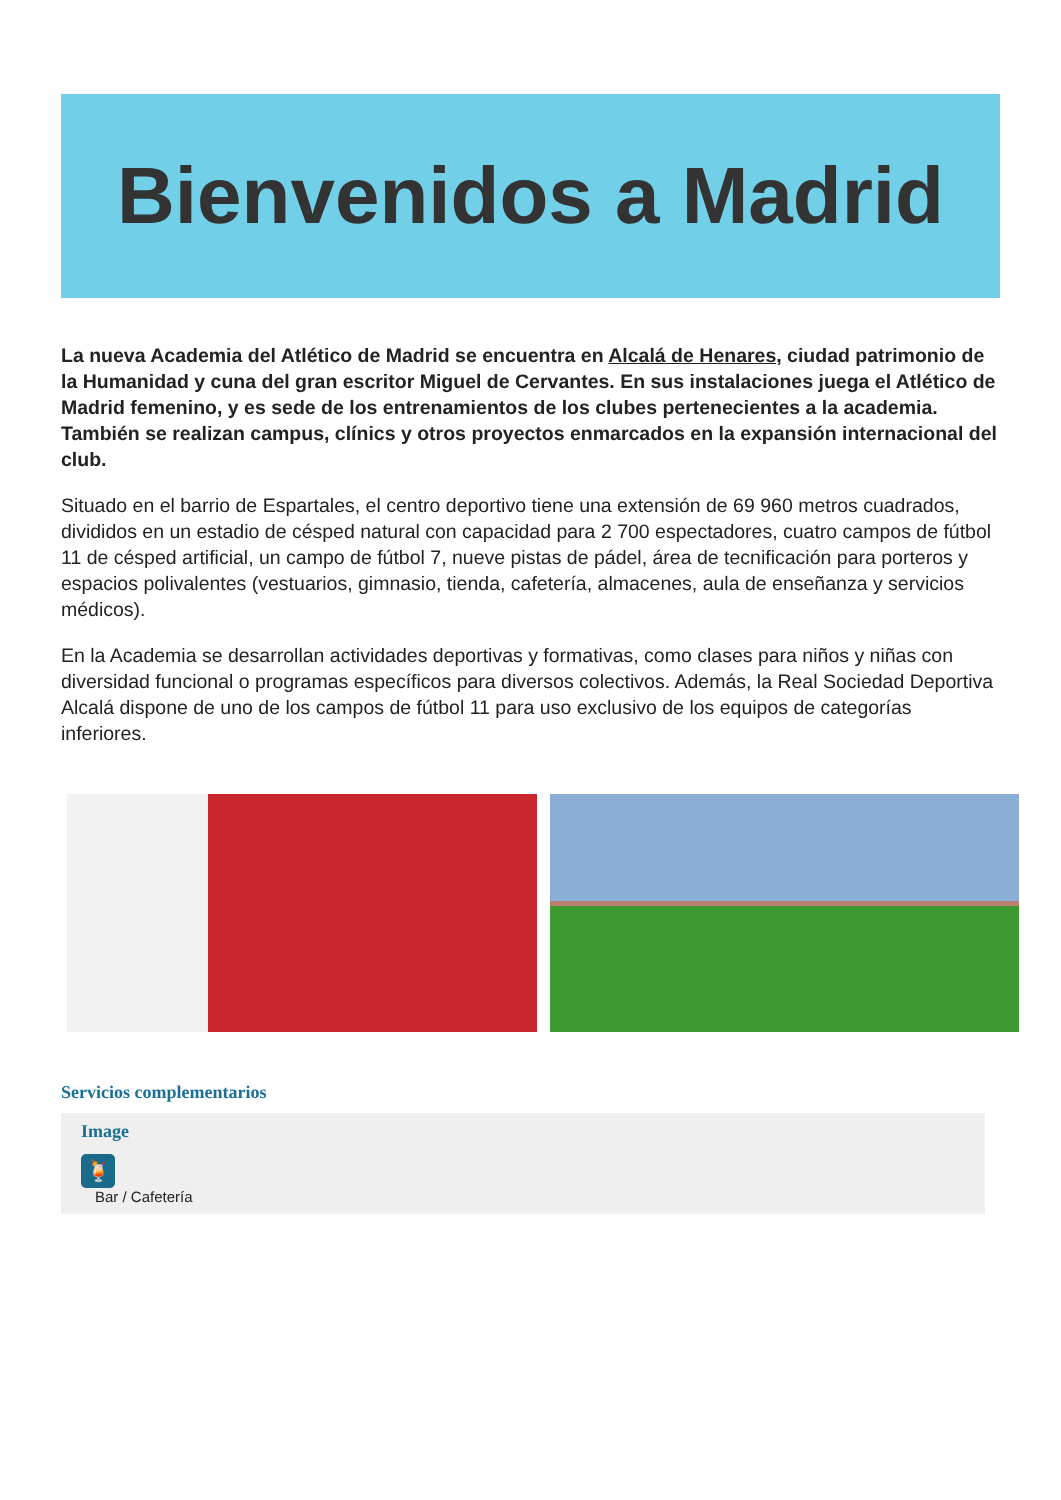Bienvenidos a Madrid
La nueva Academia del Atlético de Madrid se encuentra en Alcalá de Henares, ciudad patrimonio de la Humanidad y cuna del gran escritor Miguel de Cervantes. En sus instalaciones juega el Atlético de Madrid femenino, y es sede de los entrenamientos de los clubes pertenecientes a la academia. También se realizan campus, clínics y otros proyectos enmarcados en la expansión internacional del club.
Situado en el barrio de Espartales, el centro deportivo tiene una extensión de 69 960 metros cuadrados, divididos en un estadio de césped natural con capacidad para 2 700 espectadores, cuatro campos de fútbol 11 de césped artificial, un campo de fútbol 7, nueve pistas de pádel, área de tecnificación para porteros y espacios polivalentes (vestuarios, gimnasio, tienda, cafetería, almacenes, aula de enseñanza y servicios médicos).
En la Academia se desarrollan actividades deportivas y formativas, como clases para niños y niñas con diversidad funcional o programas específicos para diversos colectivos. Además, la Real Sociedad Deportiva Alcalá dispone de uno de los campos de fútbol 11 para uso exclusivo de los equipos de categorías inferiores.
Servicios complementarios
Image
🍹
Bar / Cafetería